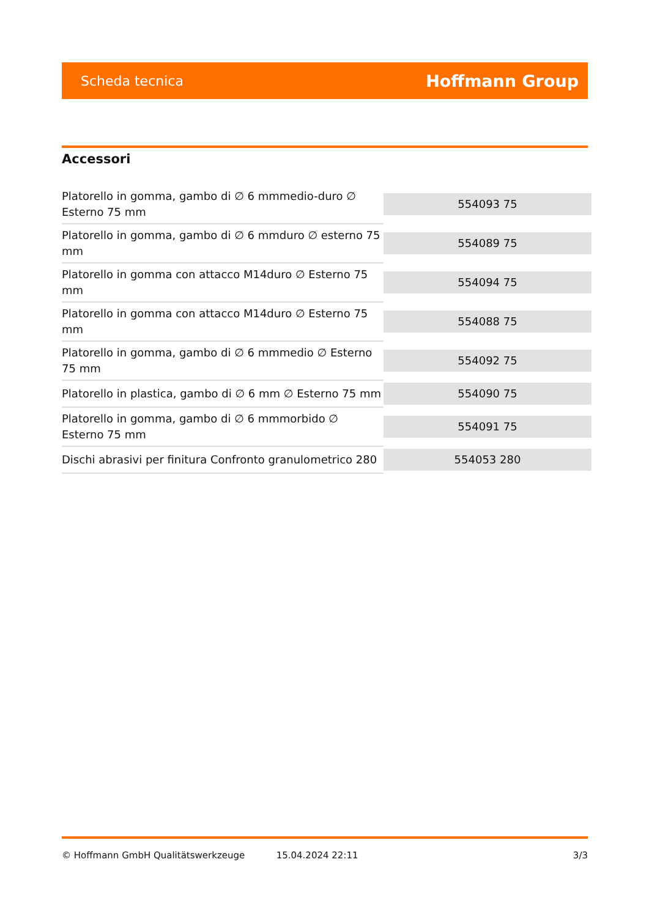Scheda tecnica Hoffmann Group
Accessori
| Platorello in gomma, gambo di ∅ 6 mmmedio-duro ∅ Esterno 75 mm | 554093 75 |
| Platorello in gomma, gambo di ∅ 6 mmduro ∅ esterno 75 mm | 554089 75 |
| Platorello in gomma con attacco M14duro ∅ Esterno 75 mm | 554094 75 |
| Platorello in gomma con attacco M14duro ∅ Esterno 75 mm | 554088 75 |
| Platorello in gomma, gambo di ∅ 6 mmmedio ∅ Esterno 75 mm | 554092 75 |
| Platorello in plastica, gambo di ∅ 6 mm ∅ Esterno 75 mm | 554090 75 |
| Platorello in gomma, gambo di ∅ 6 mmmorbido ∅ Esterno 75 mm | 554091 75 |
| Dischi abrasivi per finitura Confronto granulometrico 280 | 554053 280 |
© Hoffmann GmbH Qualitätswerkzeuge 15.04.2024 22:11 3/3